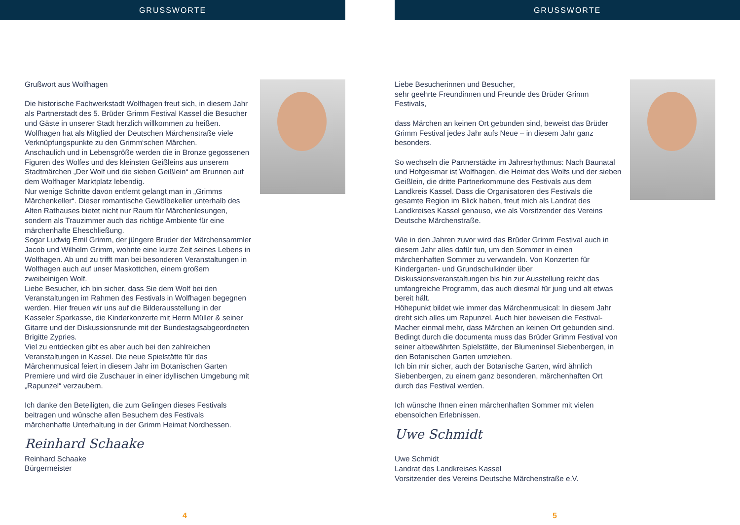GRUSSWORTE
Grußwort aus Wolfhagen
Die historische Fachwerkstadt Wolfhagen freut sich, in diesem Jahr als Partnerstadt des 5. Brüder Grimm Festival Kassel die Besucher und Gäste in unserer Stadt herzlich willkommen zu heißen. Wolfhagen hat als Mitglied der Deutschen Märchenstraße viele Verknüpfungspunkte zu den Grimm‘schen Märchen.
Anschaulich und in Lebensgröße werden die in Bronze gegossenen Figuren des Wolfes und des kleinsten Geißleins aus unserem Stadtmärchen „Der Wolf und die sieben Geißlein“ am Brunnen auf dem Wolfhager Marktplatz lebendig.
Nur wenige Schritte davon entfernt gelangt man in „Grimms Märchenkeller“. Dieser romantische Gewölbekeller unterhalb des Alten Rathauses bietet nicht nur Raum für Märchenlesungen, sondern als Trauzimmer auch das richtige Ambiente für eine märchenhafte Eheschließung.
Sogar Ludwig Emil Grimm, der jüngere Bruder der Märchensammler Jacob und Wilhelm Grimm, wohnte eine kurze Zeit seines Lebens in Wolfhagen. Ab und zu trifft man bei besonderen Veranstaltungen in Wolfhagen auch auf unser Maskottchen, einem großem zweibeinigen Wolf.
Liebe Besucher, ich bin sicher, dass Sie dem Wolf bei den Veranstaltungen im Rahmen des Festivals in Wolfhagen begegnen werden. Hier freuen wir uns auf die Bilderausstellung in der Kasseler Sparkasse, die Kinderkonzerte mit Herrn Müller & seiner Gitarre und der Diskussionsrunde mit der Bundestagsabgeordneten Brigitte Zypries.
Viel zu entdecken gibt es aber auch bei den zahlreichen Veranstaltungen in Kassel. Die neue Spielstätte für das Märchenmusical feiert in diesem Jahr im Botanischen Garten Premiere und wird die Zuschauer in einer idyllischen Umgebung mit „Rapunzel“ verzaubern.
Ich danke den Beteiligten, die zum Gelingen dieses Festivals beitragen und wünsche allen Besuchern des Festivals märchenhafte Unterhaltung in der Grimm Heimat Nordhessen.
Reinhard Schaake
Reinhard Schaake
Bürgermeister
4
GRUSSWORTE
Liebe Besucherinnen und Besucher,
sehr geehrte Freundinnen und Freunde des Brüder Grimm Festivals,
dass Märchen an keinen Ort gebunden sind, beweist das Brüder Grimm Festival jedes Jahr aufs Neue – in diesem Jahr ganz besonders.
So wechseln die Partnerstädte im Jahresrhythmus: Nach Baunatal und Hofgeismar ist Wolfhagen, die Heimat des Wolfs und der sieben Geißlein, die dritte Partnerkommune des Festivals aus dem Landkreis Kassel. Dass die Organisatoren des Festivals die gesamte Region im Blick haben, freut mich als Landrat des Landkreises Kassel genauso, wie als Vorsitzender des Vereins Deutsche Märchenstraße.
Wie in den Jahren zuvor wird das Brüder Grimm Festival auch in diesem Jahr alles dafür tun, um den Sommer in einen märchenhaften Sommer zu verwandeln. Von Konzerten für Kindergarten- und Grundschulkinder über Diskussionsveranstaltungen bis hin zur Ausstellung reicht das umfangreiche Programm, das auch diesmal für jung und alt etwas bereit hält.
Höhepunkt bildet wie immer das Märchenmusical: In diesem Jahr dreht sich alles um Rapunzel. Auch hier beweisen die Festival-Macher einmal mehr, dass Märchen an keinen Ort gebunden sind. Bedingt durch die documenta muss das Brüder Grimm Festival von seiner altbewährten Spielstätte, der Blumeninsel Siebenbergen, in den Botanischen Garten umziehen.
Ich bin mir sicher, auch der Botanische Garten, wird ähnlich Siebenbergen, zu einem ganz besonderen, märchenhaften Ort durch das Festival werden.
Ich wünsche Ihnen einen märchenhaften Sommer mit vielen ebensolchen Erlebnissen.
Uwe Schmidt
Uwe Schmidt
Landrat des Landkreises Kassel
Vorsitzender des Vereins Deutsche Märchenstraße e.V.
5